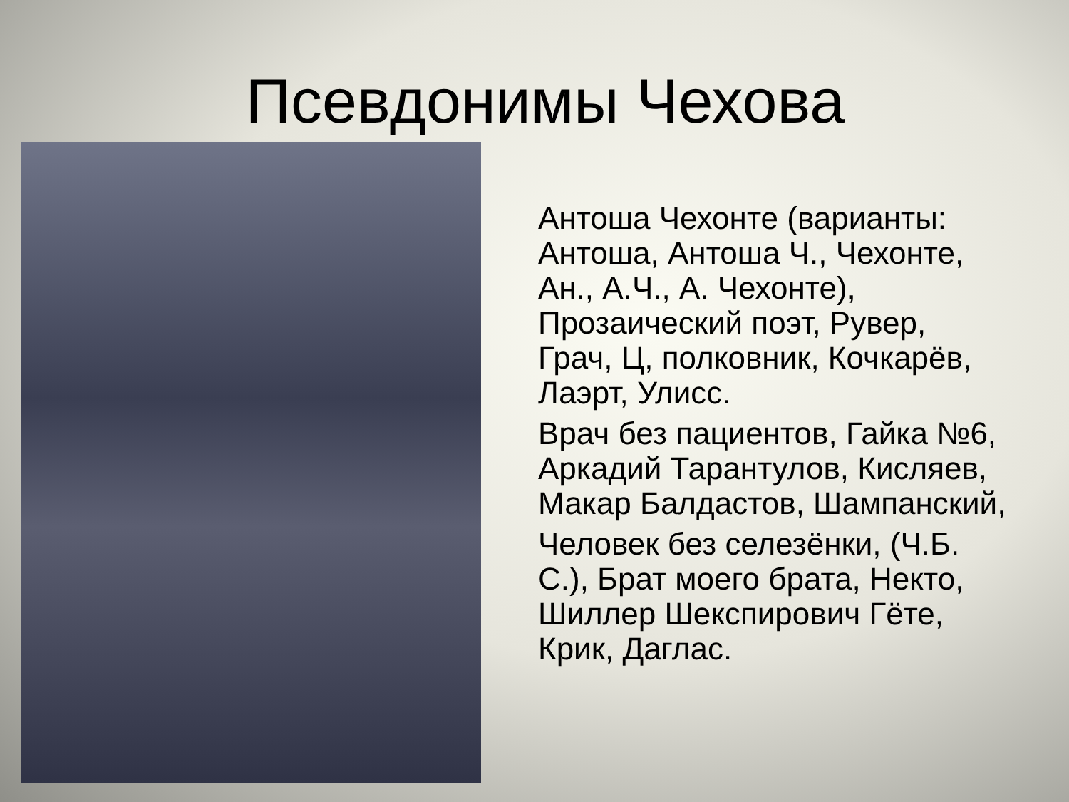Псевдонимы Чехова
Антоша Чехонте (варианты: Антоша, Антоша Ч., Чехонте, Ан., А.Ч., А. Чехонте), Прозаический поэт, Рувер, Грач, Ц, полковник, Кочкарёв, Лаэрт, Улисс.
Врач без пациентов, Гайка №6, Аркадий Тарантулов, Кисляев, Макар Балдастов, Шампанский,
Человек без селезёнки, (Ч.Б. С.), Брат моего брата, Некто, Шиллер Шекспирович Гёте, Крик, Даглас.